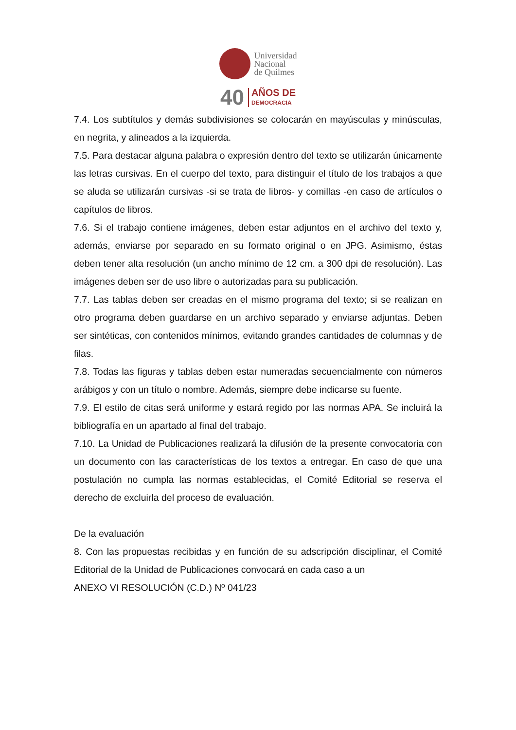Universidad
Nacional
de Quilmes
40
AÑOS DE
DEMOCRACIA
7.4. Los subtítulos y demás subdivisiones se colocarán en mayúsculas y minúsculas, en negrita, y alineados a la izquierda.
7.5. Para destacar alguna palabra o expresión dentro del texto se utilizarán únicamente las letras cursivas. En el cuerpo del texto, para distinguir el título de los trabajos a que se aluda se utilizarán cursivas -si se trata de libros- y comillas -en caso de artículos o capítulos de libros.
7.6. Si el trabajo contiene imágenes, deben estar adjuntos en el archivo del texto y, además, enviarse por separado en su formato original o en JPG. Asimismo, éstas deben tener alta resolución (un ancho mínimo de 12 cm. a 300 dpi de resolución). Las imágenes deben ser de uso libre o autorizadas para su publicación.
7.7. Las tablas deben ser creadas en el mismo programa del texto; si se realizan en otro programa deben guardarse en un archivo separado y enviarse adjuntas. Deben ser sintéticas, con contenidos mínimos, evitando grandes cantidades de columnas y de filas.
7.8. Todas las figuras y tablas deben estar numeradas secuencialmente con números arábigos y con un título o nombre. Además, siempre debe indicarse su fuente.
7.9. El estilo de citas será uniforme y estará regido por las normas APA. Se incluirá la bibliografía en un apartado al final del trabajo.
7.10. La Unidad de Publicaciones realizará la difusión de la presente convocatoria con un documento con las características de los textos a entregar. En caso de que una postulación no cumpla las normas establecidas, el Comité Editorial se reserva el derecho de excluirla del proceso de evaluación.
De la evaluación
8. Con las propuestas recibidas y en función de su adscripción disciplinar, el Comité Editorial de la Unidad de Publicaciones convocará en cada caso a un
ANEXO VI RESOLUCIÓN (C.D.) Nº 041/23